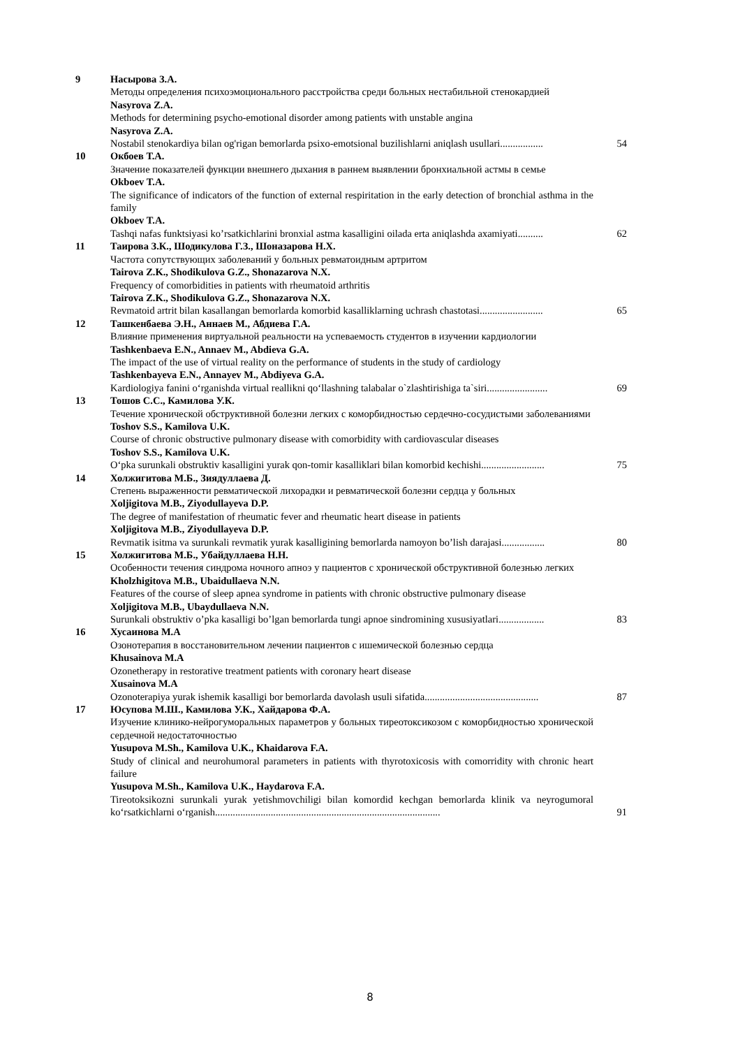9 Насырова З.А.
Методы определения психоэмоционального расстройства среди больных нестабильной стенокардией
Nasyrova Z.A.
Methods for determining psycho-emotional disorder among patients with unstable angina
Nasyrova Z.A.
Nostabil stenokardiya bilan og'rigan bemorlarda psixo-emotsional buzilishlarni aniqlash usullari.................
54
10 Окбоев Т.А.
Значение показателей функции внешнего дыхания в раннем выявлении бронхиальной астмы в семье
Okboev T.A.
The significance of indicators of the function of external respiritation in the early detection of bronchial asthma in the family
Okboev T.A.
Tashqi nafas funktsiyasi ko’rsatkichlarini bronxial astma kasalligini oilada erta aniqlashda axamiyati..........
62
11 Таирова З.К., Шодикулова Г.З., Шоназарова Н.Х.
Частота сопутствующих заболеваний у больных ревматоидным артритом
Tairova Z.K., Shodikulova G.Z., Shonazarova N.X.
Frequency of comorbidities in patients with rheumatoid arthritis
Tairova Z.K., Shodikulova G.Z., Shonazarova N.X.
Revmatoid artrit bilan kasallangan bemorlarda komorbid kasalliklarning uchrash chastotasi.........................
65
12 Ташкенбаева Э.Н., Аннаев М., Абдиева Г.А.
Влияние применения виртуальной реальности на успеваемость студентов в изучении кардиологии
Tashkenbaeva E.N., Annaev M., Abdieva G.A.
The impact of the use of virtual reality on the performance of students in the study of cardiology
Tashkenbayeva E.N., Annayev M., Abdiyeva G.A.
Kardiologiya fanini o‘rganishda virtual reallikni qo‘llashning talabalar o`zlashtirishiga ta`siri........................
69
13 Тошов С.С., Камилова У.К.
Течение хронической обструктивной болезни легких с коморбидностью сердечно-сосудистыми заболеваниями
Toshov S.S., Kamilova U.K.
Course of chronic obstructive pulmonary disease with comorbidity with cardiovascular diseases
Toshov S.S., Kamilova U.K.
O‘pka surunkali obstruktiv kasalligini yurak qon-tomir kasalliklari bilan komorbid kechishi.........................
75
14 Холжигитова М.Б., Зиядуллаева Д.
Степень выраженности ревматической лихорадки и ревматической болезни сердца у больных
Xoljigitova M.B., Ziyodullayeva D.P.
The degree of manifestation of rheumatic fever and rheumatic heart disease in patients
Xoljigitova M.B., Ziyodullayeva D.P.
Revmatik isitma va surunkali revmatik yurak kasalligining bemorlarda namoyon bo’lish darajasi.................
80
15 Холжигитова М.Б., Убайдуллаева Н.Н.
Особенности течения синдрома ночного апноэ у пациентов с хронической обструктивной болезнью легких
Kholzhigitova M.B., Ubaidullaeva N.N.
Features of the course of sleep apnea syndrome in patients with chronic obstructive pulmonary disease
Xoljigitova M.B., Ubaydullaeva N.N.
Surunkali obstruktiv o’pka kasalligi bo’lgan bemorlarda tungi apnoe sindromining xususiyatlari..................
83
16 Хусаинова М.А
Озонотерапия в восстановительном лечении пациентов с ишемической болезнью сердца
Khusainova M.A
Ozonetherapy in restorative treatment patients with coronary heart disease
Xusainova M.A
Ozonoterapiya yurak ishemik kasalligi bor bemorlarda davolash usuli sifatida.............................................
87
17 Юсупова М.Ш., Камилова У.К., Хайдарова Ф.А.
Изучение клинико-нейрогуморальных параметров у больных тиреотоксикозом с коморбидностью хронической сердечной недостаточностью
Yusupova M.Sh., Kamilova U.K., Khaidarova F.A.
Study of clinical and neurohumoral parameters in patients with thyrotoxicosis with comorridity with chronic heart failure
Yusupova M.Sh., Kamilova U.K., Haydarova F.A.
Tireotoksikozni surunkali yurak yetishmovchiligi bilan komordid kechgan bemorlarda klinik va neyrogumoral ko‘rsatkichlarni o‘rganish.........................................................................................
91
8